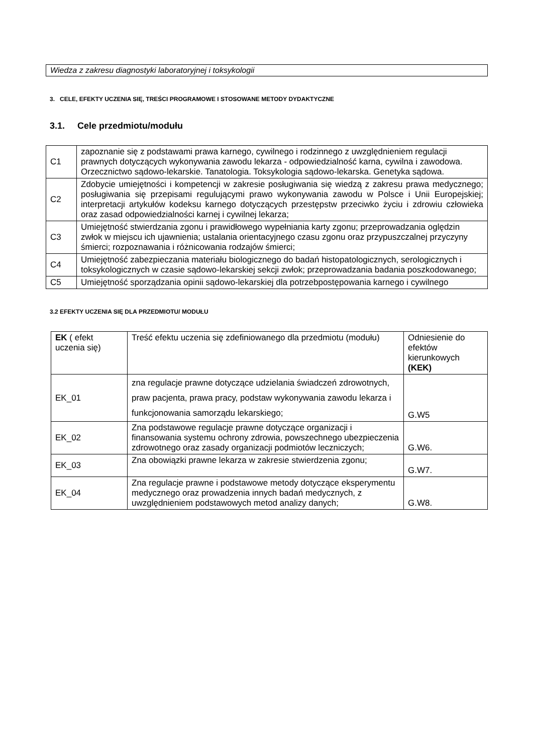Wiedza z zakresu diagnostyki laboratoryjnej i toksykologii
3. CELE, EFEKTY UCZENIA SIĘ, TREŚCI PROGRAMOWE I STOSOWANE METODY DYDAKTYCZNE
3.1. Cele przedmiotu/modułu
| C1 | zapoznanie się z podstawami prawa karnego, cywilnego i rodzinnego z uwzględnieniem regulacji prawnych dotyczących wykonywania zawodu lekarza - odpowiedzialność karna, cywilna i zawodowa. Orzecznictwo sądowo-lekarskie. Tanatologia. Toksykologia sądowo-lekarska. Genetyka sądowa. |
| C2 | Zdobycie umiejętności i kompetencji w zakresie posługiwania się wiedzą z zakresu prawa medycznego; posługiwania się przepisami regulującymi prawo wykonywania zawodu w Polsce i Unii Europejskiej; interpretacji artykułów kodeksu karnego dotyczących przestępstw przeciwko życiu i zdrowiu człowieka oraz zasad odpowiedzialności karnej i cywilnej lekarza; |
| C3 | Umiejętność stwierdzania zgonu i prawidłowego wypełniania karty zgonu; przeprowadzania oględzin zwłok w miejscu ich ujawnienia; ustalania orientacyjnego czasu zgonu oraz przypuszczalnej przyczyny śmierci; rozpoznawania i różnicowania rodzajów śmierci; |
| C4 | Umiejętność zabezpieczania materiału biologicznego do badań histopatologicznych, serologicznych i toksykologicznych w czasie sądowo-lekarskiej sekcji zwłok; przeprowadzania badania poszkodowanego; |
| C5 | Umiejętność sporządzania opinii sądowo-lekarskiej dla potrzebpostępowania karnego i cywilnego |
3.2 EFEKTY UCZENIA SIĘ DLA PRZEDMIOTU/ MODUŁU
| EK ( efekt uczenia się) | Treść efektu uczenia się zdefiniowanego dla przedmiotu (modułu) | Odniesienie do efektów kierunkowych (KEK) |
| --- | --- | --- |
| EK_01 | zna regulacje prawne dotyczące udzielania świadczeń zdrowotnych, praw pacjenta, prawa pracy, podstaw wykonywania zawodu lekarza i funkcjonowania samorządu lekarskiego; | G.W5 |
| EK_02 | Zna podstawowe regulacje prawne dotyczące organizacji i finansowania systemu ochrony zdrowia, powszechnego ubezpieczenia zdrowotnego oraz zasady organizacji podmiotów leczniczych; | G.W6. |
| EK_03 | Zna obowiązki prawne lekarza w zakresie stwierdzenia zgonu; | G.W7. |
| EK_04 | Zna regulacje prawne i podstawowe metody dotyczące eksperymentu medycznego oraz prowadzenia innych badań medycznych, z uwzględnieniem podstawowych metod analizy danych; | G.W8. |